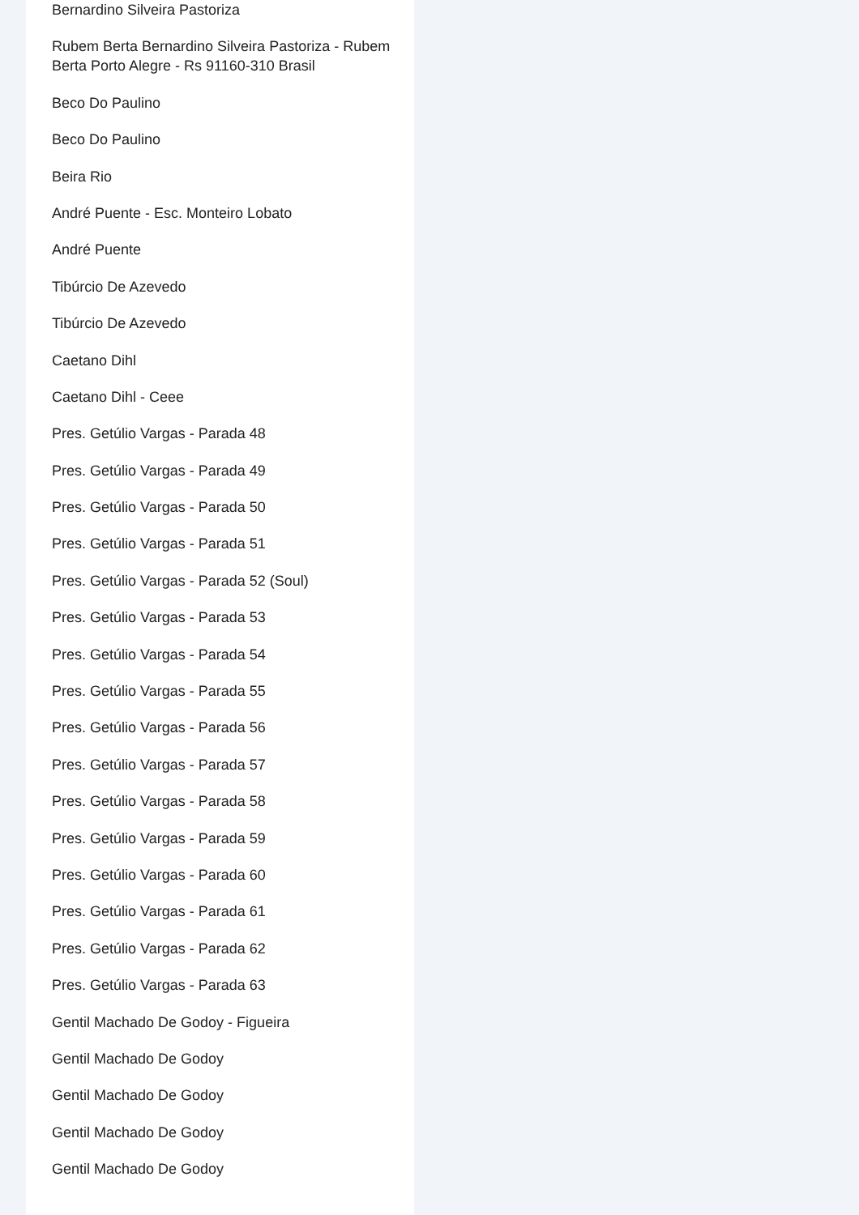Bernardino Silveira Pastoriza
Rubem Berta Bernardino Silveira Pastoriza - Rubem Berta Porto Alegre - Rs 91160-310 Brasil
Beco Do Paulino
Beco Do Paulino
Beira Rio
André Puente - Esc. Monteiro Lobato
André Puente
Tibúrcio De Azevedo
Tibúrcio De Azevedo
Caetano Dihl
Caetano Dihl - Ceee
Pres. Getúlio Vargas - Parada 48
Pres. Getúlio Vargas - Parada 49
Pres. Getúlio Vargas - Parada 50
Pres. Getúlio Vargas - Parada 51
Pres. Getúlio Vargas - Parada 52 (Soul)
Pres. Getúlio Vargas - Parada 53
Pres. Getúlio Vargas - Parada 54
Pres. Getúlio Vargas - Parada 55
Pres. Getúlio Vargas - Parada 56
Pres. Getúlio Vargas - Parada 57
Pres. Getúlio Vargas - Parada 58
Pres. Getúlio Vargas - Parada 59
Pres. Getúlio Vargas - Parada 60
Pres. Getúlio Vargas - Parada 61
Pres. Getúlio Vargas - Parada 62
Pres. Getúlio Vargas - Parada 63
Gentil Machado De Godoy - Figueira
Gentil Machado De Godoy
Gentil Machado De Godoy
Gentil Machado De Godoy
Gentil Machado De Godoy